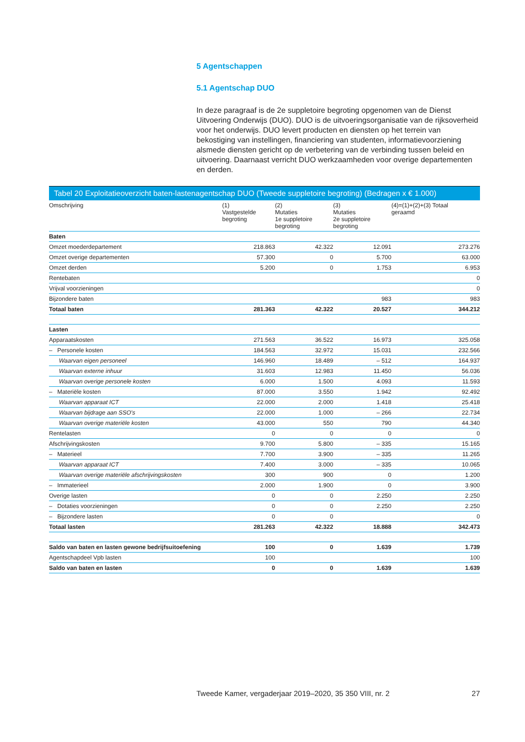5 Agentschappen
5.1 Agentschap DUO
In deze paragraaf is de 2e suppletoire begroting opgenomen van de Dienst Uitvoering Onderwijs (DUO). DUO is de uitvoeringsorganisatie van de rijksoverheid voor het onderwijs. DUO levert producten en diensten op het terrein van bekostiging van instellingen, financiering van studenten, informatievoorziening alsmede diensten gericht op de verbetering van de verbinding tussen beleid en uitvoering. Daarnaast verricht DUO werkzaamheden voor overige departementen en derden.
Tabel 20 Exploitatieoverzicht baten-lastenagentschap DUO (Tweede suppletoire begroting) (Bedragen x € 1.000)
| Omschrijving | (1) Vastgestelde begroting | (2) Mutaties 1e suppletoire begroting | (3) Mutaties 2e suppletoire begroting | (4)=(1)+(2)+(3) Totaal geraamd |
| --- | --- | --- | --- | --- |
| Baten | | | | |
| Omzet moederdepartement | 218.863 | 42.322 | 12.091 | 273.276 |
| Omzet overige departementen | 57.300 | 0 | 5.700 | 63.000 |
| Omzet derden | 5.200 | 0 | 1.753 | 6.953 |
| Rentebaten | | | | 0 |
| Vrijval voorzieningen | | | | 0 |
| Bijzondere baten | | | 983 | 983 |
| Totaal baten | 281.363 | 42.322 | 20.527 | 344.212 |
| Lasten | | | | |
| Apparaatskosten | 271.563 | 36.522 | 16.973 | 325.058 |
| – Personele kosten | 184.563 | 32.972 | 15.031 | 232.566 |
| Waarvan eigen personeel | 146.960 | 18.489 | – 512 | 164.937 |
| Waarvan externe inhuur | 31.603 | 12.983 | 11.450 | 56.036 |
| Waarvan overige personele kosten | 6.000 | 1.500 | 4.093 | 11.593 |
| – Materiële kosten | 87.000 | 3.550 | 1.942 | 92.492 |
| Waarvan apparaat ICT | 22.000 | 2.000 | 1.418 | 25.418 |
| Waarvan bijdrage aan SSO's | 22.000 | 1.000 | – 266 | 22.734 |
| Waarvan overige materiële kosten | 43.000 | 550 | 790 | 44.340 |
| Rentelasten | 0 | 0 | 0 | 0 |
| Afschrijvingskosten | 9.700 | 5.800 | – 335 | 15.165 |
| – Materieel | 7.700 | 3.900 | – 335 | 11.265 |
| Waarvan apparaat ICT | 7.400 | 3.000 | – 335 | 10.065 |
| Waarvan overige materiële afschrijvingskosten | 300 | 900 | 0 | 1.200 |
| – Immaterieel | 2.000 | 1.900 | 0 | 3.900 |
| Overige lasten | 0 | 0 | 2.250 | 2.250 |
| – Dotaties voorzieningen | 0 | 0 | 2.250 | 2.250 |
| – Bijzondere lasten | 0 | 0 | | 0 |
| Totaal lasten | 281.263 | 42.322 | 18.888 | 342.473 |
| Saldo van baten en lasten gewone bedrijfsuitoefening | 100 | 0 | 1.639 | 1.739 |
| Agentschapdeel Vpb lasten | 100 | | | 100 |
| Saldo van baten en lasten | 0 | 0 | 1.639 | 1.639 |
Tweede Kamer, vergaderjaar 2019–2020, 35 350 VIII, nr. 2 27